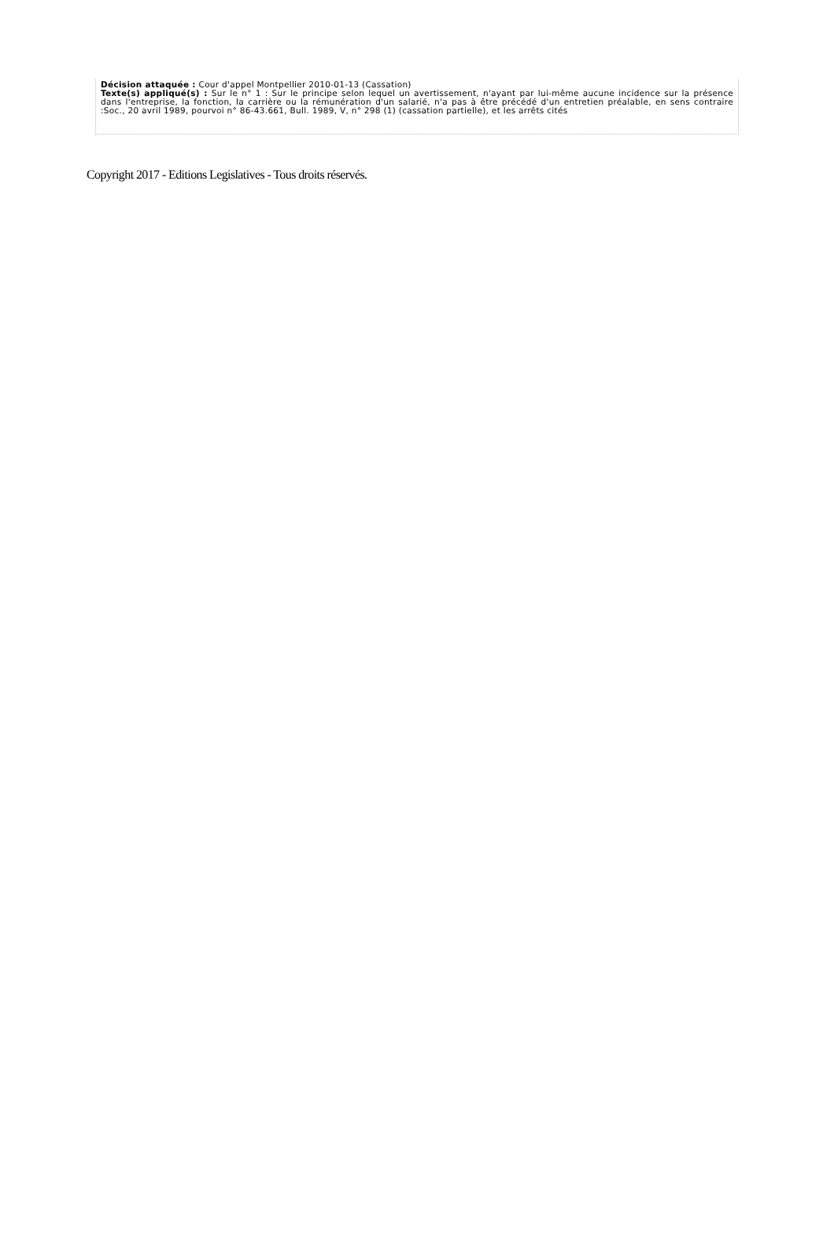Décision attaquée : Cour d'appel Montpellier 2010-01-13 (Cassation)
Texte(s) appliqué(s) : Sur le n° 1 : Sur le principe selon lequel un avertissement, n'ayant par lui-même aucune incidence sur la présence dans l'entreprise, la fonction, la carrière ou la rémunération d'un salarié, n'a pas à être précédé d'un entretien préalable, en sens contraire :Soc., 20 avril 1989, pourvoi n° 86-43.661, Bull. 1989, V, n° 298 (1) (cassation partielle), et les arrêts cités
Copyright 2017 - Editions Legislatives - Tous droits réservés.